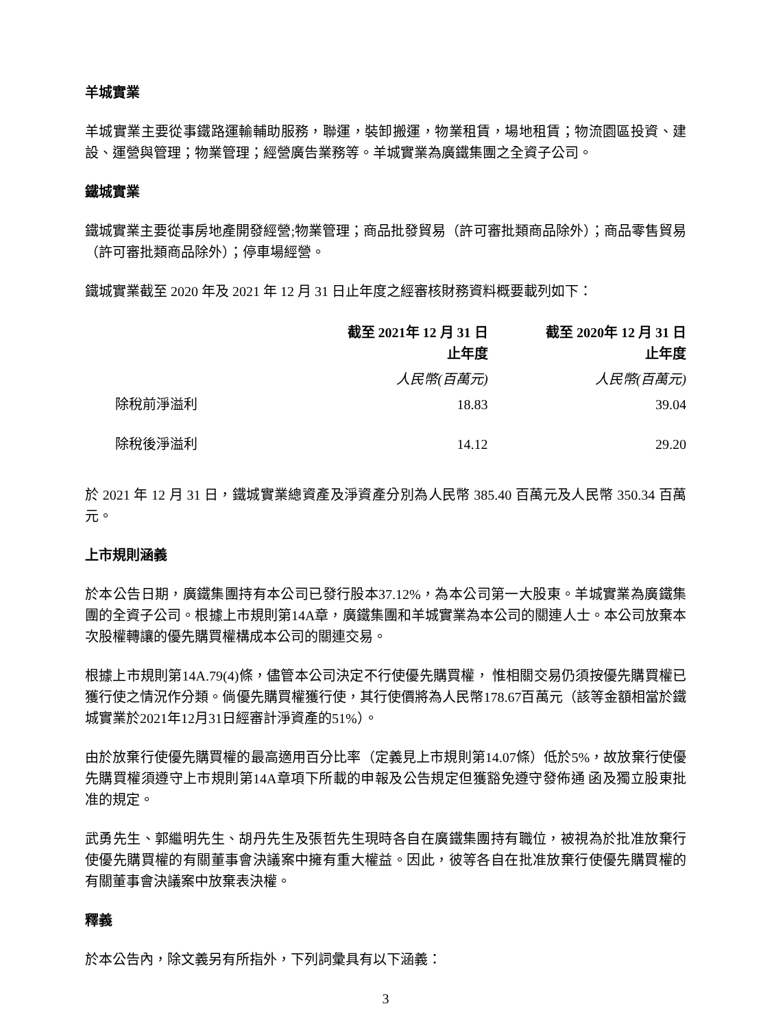羊城實業
羊城實業主要從事鐵路運輸輔助服務，聯運，裝卸搬運，物業租賃，場地租賃；物流園區投資、建設、運營與管理；物業管理；經營廣告業務等。羊城實業為廣鐵集團之全資子公司。
鐵城實業
鐵城實業主要從事房地產開發經營;物業管理；商品批發貿易（許可審批類商品除外）；商品零售貿易（許可審批類商品除外）；停車場經營。
鐵城實業截至 2020 年及 2021 年 12 月 31 日止年度之經審核財務資料概要載列如下：
| | 截至 2021年 12 月 31 日 止年度 | 截至 2020年 12 月 31 日 止年度 |
| --- | --- | --- |
| | 人民幣(百萬元) | 人民幣(百萬元) |
| 除稅前淨溢利 | 18.83 | 39.04 |
| 除稅後淨溢利 | 14.12 | 29.20 |
於 2021 年 12 月 31 日，鐵城實業總資產及淨資產分別為人民幣 385.40 百萬元及人民幣 350.34 百萬元。
上市規則涵義
於本公告日期，廣鐵集團持有本公司已發行股本37.12%，為本公司第一大股東。羊城實業為廣鐵集團的全資子公司。根據上市規則第14A章，廣鐵集團和羊城實業為本公司的關連人士。本公司放棄本次股權轉讓的優先購買權構成本公司的關連交易。
根據上市規則第14A.79(4)條，儘管本公司決定不行使優先購買權， 惟相關交易仍須按優先購買權已獲行使之情況作分類。倘優先購買權獲行使，其行使價將為人民幣178.67百萬元（該等金額相當於鐵城實業於2021年12月31日經審計淨資產的51%）。
由於放棄行使優先購買權的最高適用百分比率（定義見上市規則第14.07條）低於5%，故放棄行使優先購買權須遵守上市規則第14A章項下所載的申報及公告規定但獲豁免遵守發佈通 函及獨立股東批准的規定。
武勇先生、郭繼明先生、胡丹先生及張哲先生現時各自在廣鐵集團持有職位，被視為於批准放棄行使優先購買權的有關董事會決議案中擁有重大權益。因此，彼等各自在批准放棄行使優先購買權的有關董事會決議案中放棄表決權。
釋義
於本公告內，除文義另有所指外，下列詞彙具有以下涵義：
3